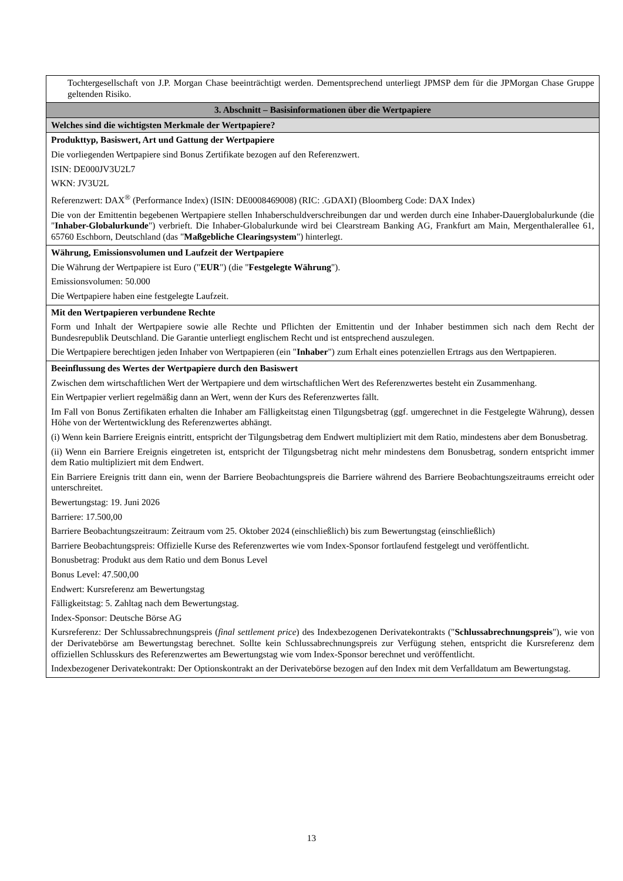| Tochtergesellschaft von J.P. Morgan Chase beeinträchtigt werden. Dementsprechend unterliegt JPMSP dem für die JPMorgan Chase Gruppe geltenden Risiko. |
| 3. Abschnitt – Basisinformationen über die Wertpapiere |
| Welches sind die wichtigsten Merkmale der Wertpapiere? |
| Produkttyp, Basiswert, Art und Gattung der Wertpapiere Die vorliegenden Wertpapiere sind Bonus Zertifikate bezogen auf den Referenzwert. ISIN: DE000JV3U2L7 WKN: JV3U2L Referenzwert: DAX<sup>®</sup> (Performance Index) (ISIN: DE0008469008) (RIC: .GDAXI) (Bloomberg Code: DAX Index) Die von der Emittentin begebenen Wertpapiere stellen Inhaberschuldverschreibungen dar und werden durch eine Inhaber-Dauerglobalurkunde (die " Inhaber-Globalurkunde ") verbrieft. Die Inhaber-Globalurkunde wird bei Clearstream Banking AG, Frankfurt am Main, Mergenthalerallee 61, 65760 Eschborn, Deutschland (das " Maßgebliche Clearingsystem ") hinterlegt. |
| Währung, Emissionsvolumen und Laufzeit der Wertpapiere Die Währung der Wertpapiere ist Euro (" EUR ") (die " Festgelegte Währung "). Emissionsvolumen: 50.000 Die Wertpapiere haben eine festgelegte Laufzeit. |
| Mit den Wertpapieren verbundene Rechte Form und Inhalt der Wertpapiere sowie alle Rechte und Pflichten der Emittentin und der Inhaber bestimmen sich nach dem Recht der Bundesrepublik Deutschland. Die Garantie unterliegt englischem Recht und ist entsprechend auszulegen. Die Wertpapiere berechtigen jeden Inhaber von Wertpapieren (ein " Inhaber ") zum Erhalt eines potenziellen Ertrags aus den Wertpapieren. |
| Beeinflussung des Wertes der Wertpapiere durch den Basiswert Zwischen dem wirtschaftlichen Wert der Wertpapiere und dem wirtschaftlichen Wert des Referenzwertes besteht ein Zusammenhang. Ein Wertpapier verliert regelmäßig dann an Wert, wenn der Kurs des Referenzwertes fällt. Im Fall von Bonus Zertifikaten erhalten die Inhaber am Fälligkeitstag einen Tilgungsbetrag (ggf. umgerechnet in die Festgelegte Währung), dessen Höhe von der Wertentwicklung des Referenzwertes abhängt. (i) Wenn kein Barriere Ereignis eintritt, entspricht der Tilgungsbetrag dem Endwert multipliziert mit dem Ratio, mindestens aber dem Bonusbetrag. (ii) Wenn ein Barriere Ereignis eingetreten ist, entspricht der Tilgungsbetrag nicht mehr mindestens dem Bonusbetrag, sondern entspricht immer dem Ratio multipliziert mit dem Endwert. Ein Barriere Ereignis tritt dann ein, wenn der Barriere Beobachtungspreis die Barriere während des Barriere Beobachtungszeitraums erreicht oder unterschreitet. Bewertungstag: 19. Juni 2026 Barriere: 17.500,00 Barriere Beobachtungszeitraum: Zeitraum vom 25. Oktober 2024 (einschließlich) bis zum Bewertungstag (einschließlich) Barriere Beobachtungspreis: Offizielle Kurse des Referenzwertes wie vom Index-Sponsor fortlaufend festgelegt und veröffentlicht. Bonusbetrag: Produkt aus dem Ratio und dem Bonus Level Bonus Level: 47.500,00 Endwert: Kursreferenz am Bewertungstag Fälligkeitstag: 5. Zahltag nach dem Bewertungstag. Index-Sponsor: Deutsche Börse AG Kursreferenz: Der Schlussabrechnungspreis ( final settlement price ) des Indexbezogenen Derivatekontrakts (" Schlussabrechnungspreis "), wie von der Derivatebörse am Bewertungstag berechnet. Sollte kein Schlussabrechnungspreis zur Verfügung stehen, entspricht die Kursreferenz dem offiziellen Schlusskurs des Referenzwertes am Bewertungstag wie vom Index-Sponsor berechnet und veröffentlicht. Indexbezogener Derivatekontrakt: Der Optionskontrakt an der Derivatebörse bezogen auf den Index mit dem Verfalldatum am Bewertungstag. |
13